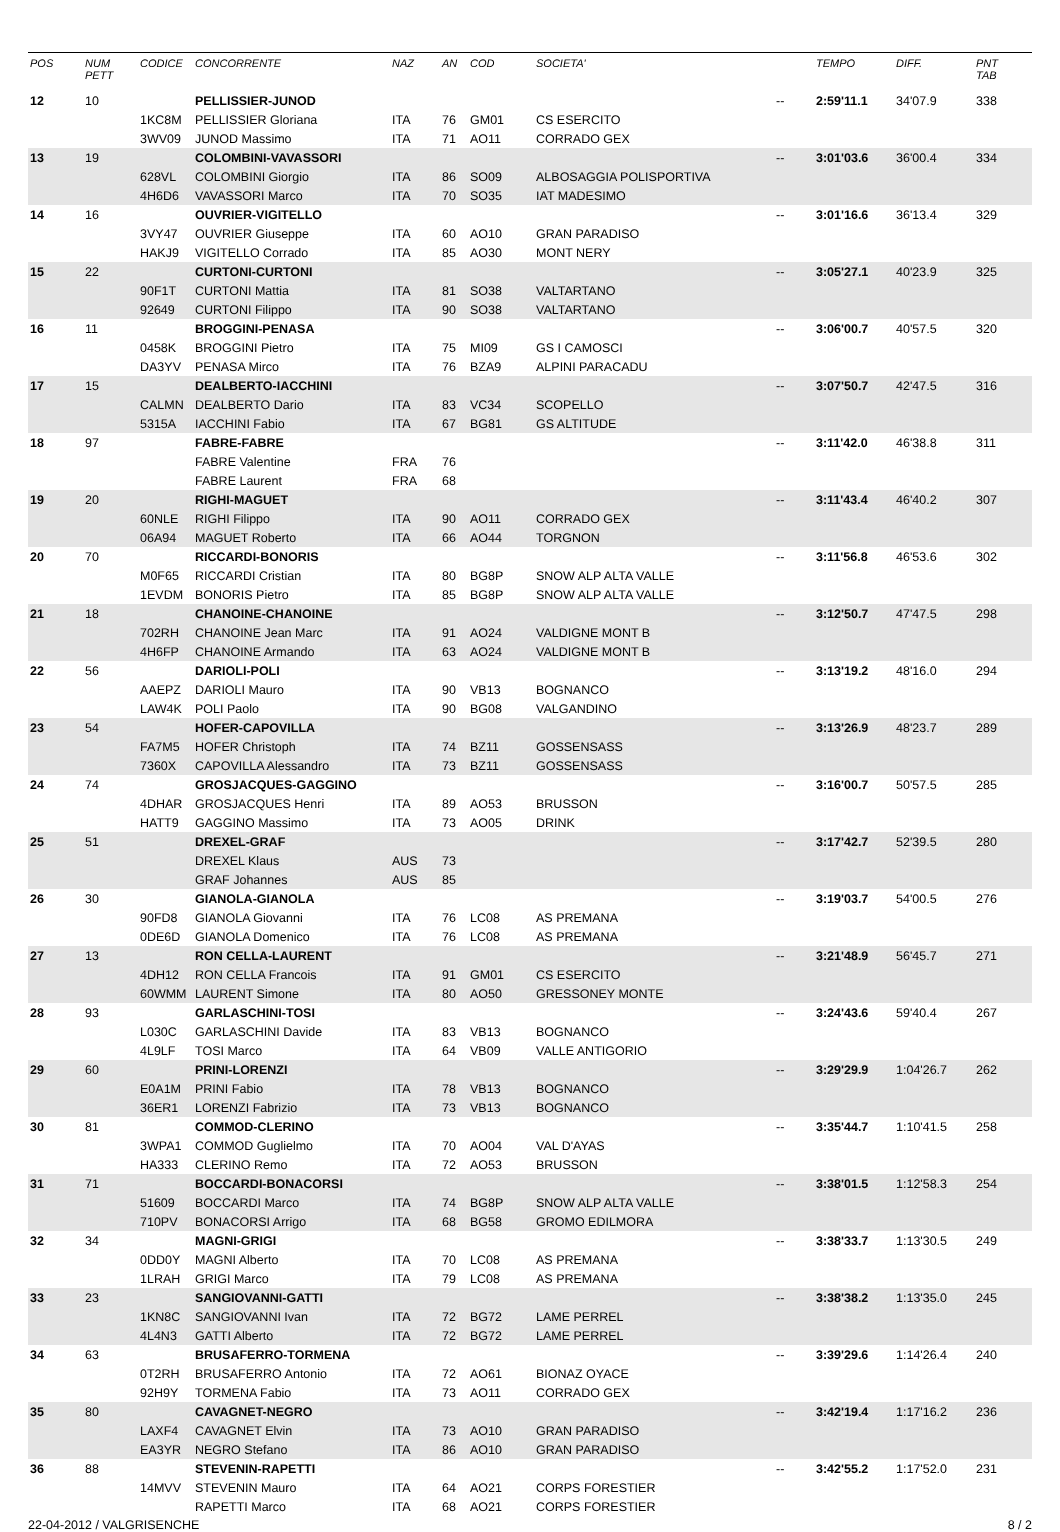| POS | NUM PETT | CODICE | CONCORRENTE | NAZ | AN | COD | SOCIETA' | | TEMPO | DIFF. | PNT TAB |
| --- | --- | --- | --- | --- | --- | --- | --- | --- | --- | --- | --- |
| 12 | 10 | | PELLISSIER-JUNOD | | | | | -- | 2:59'11.1 | 34'07.9 | 338 |
| | | 1KC8M | PELLISSIER Gloriana | ITA | 76 | GM01 | CS ESERCITO | | | | |
| | | 3WV09 | JUNOD Massimo | ITA | 71 | AO11 | CORRADO GEX | | | | |
| 13 | 19 | | COLOMBINI-VAVASSORI | | | | | -- | 3:01'03.6 | 36'00.4 | 334 |
| | | 628VL | COLOMBINI Giorgio | ITA | 86 | SO09 | ALBOSAGGIA POLISPORTIVA | | | | |
| | | 4H6D6 | VAVASSORI Marco | ITA | 70 | SO35 | IAT MADESIMO | | | | |
| 14 | 16 | | OUVRIER-VIGITELLO | | | | | -- | 3:01'16.6 | 36'13.4 | 329 |
| | | 3VY47 | OUVRIER Giuseppe | ITA | 60 | AO10 | GRAN PARADISO | | | | |
| | | HAKJ9 | VIGITELLO Corrado | ITA | 85 | AO30 | MONT NERY | | | | |
| 15 | 22 | | CURTONI-CURTONI | | | | | -- | 3:05'27.1 | 40'23.9 | 325 |
| | | 90F1T | CURTONI Mattia | ITA | 81 | SO38 | VALTARTANO | | | | |
| | | 92649 | CURTONI Filippo | ITA | 90 | SO38 | VALTARTANO | | | | |
| 16 | 11 | | BROGGINI-PENASA | | | | | -- | 3:06'00.7 | 40'57.5 | 320 |
| | | 0458K | BROGGINI Pietro | ITA | 75 | MI09 | GS I CAMOSCI | | | | |
| | | DA3YV | PENASA Mirco | ITA | 76 | BZA9 | ALPINI PARACADU | | | | |
| 17 | 15 | | DEALBERTO-IACCHINI | | | | | -- | 3:07'50.7 | 42'47.5 | 316 |
| | | CALMN | DEALBERTO Dario | ITA | 83 | VC34 | SCOPELLO | | | | |
| | | 5315A | IACCHINI Fabio | ITA | 67 | BG81 | GS ALTITUDE | | | | |
| 18 | 97 | | FABRE-FABRE | | | | | -- | 3:11'42.0 | 46'38.8 | 311 |
| | | | FABRE Valentine | FRA | 76 | | | | | | |
| | | | FABRE Laurent | FRA | 68 | | | | | | |
| 19 | 20 | | RIGHI-MAGUET | | | | | -- | 3:11'43.4 | 46'40.2 | 307 |
| | | 60NLE | RIGHI Filippo | ITA | 90 | AO11 | CORRADO GEX | | | | |
| | | 06A94 | MAGUET Roberto | ITA | 66 | AO44 | TORGNON | | | | |
| 20 | 70 | | RICCARDI-BONORIS | | | | | -- | 3:11'56.8 | 46'53.6 | 302 |
| | | M0F65 | RICCARDI Cristian | ITA | 80 | BG8P | SNOW ALP ALTA VALLE | | | | |
| | | 1EVDM | BONORIS Pietro | ITA | 85 | BG8P | SNOW ALP ALTA VALLE | | | | |
| 21 | 18 | | CHANOINE-CHANOINE | | | | | -- | 3:12'50.7 | 47'47.5 | 298 |
| | | 702RH | CHANOINE Jean Marc | ITA | 91 | AO24 | VALDIGNE MONT B | | | | |
| | | 4H6FP | CHANOINE Armando | ITA | 63 | AO24 | VALDIGNE MONT B | | | | |
| 22 | 56 | | DARIOLI-POLI | | | | | -- | 3:13'19.2 | 48'16.0 | 294 |
| | | AAEPZ | DARIOLI Mauro | ITA | 90 | VB13 | BOGNANCO | | | | |
| | | LAW4K | POLI Paolo | ITA | 90 | BG08 | VALGANDINO | | | | |
| 23 | 54 | | HOFER-CAPOVILLA | | | | | -- | 3:13'26.9 | 48'23.7 | 289 |
| | | FA7M5 | HOFER Christoph | ITA | 74 | BZ11 | GOSSENSASS | | | | |
| | | 7360X | CAPOVILLA Alessandro | ITA | 73 | BZ11 | GOSSENSASS | | | | |
| 24 | 74 | | GROSJACQUES-GAGGINO | | | | | -- | 3:16'00.7 | 50'57.5 | 285 |
| | | 4DHAR | GROSJACQUES Henri | ITA | 89 | AO53 | BRUSSON | | | | |
| | | HATT9 | GAGGINO Massimo | ITA | 73 | AO05 | DRINK | | | | |
| 25 | 51 | | DREXEL-GRAF | | | | | -- | 3:17'42.7 | 52'39.5 | 280 |
| | | | DREXEL Klaus | AUS | 73 | | | | | | |
| | | | GRAF Johannes | AUS | 85 | | | | | | |
| 26 | 30 | | GIANOLA-GIANOLA | | | | | -- | 3:19'03.7 | 54'00.5 | 276 |
| | | 90FD8 | GIANOLA Giovanni | ITA | 76 | LC08 | AS PREMANA | | | | |
| | | 0DE6D | GIANOLA Domenico | ITA | 76 | LC08 | AS PREMANA | | | | |
| 27 | 13 | | RON CELLA-LAURENT | | | | | -- | 3:21'48.9 | 56'45.7 | 271 |
| | | 4DH12 | RON CELLA Francois | ITA | 91 | GM01 | CS ESERCITO | | | | |
| | | 60WMM | LAURENT Simone | ITA | 80 | AO50 | GRESSONEY MONTE | | | | |
| 28 | 93 | | GARLASCHINI-TOSI | | | | | -- | 3:24'43.6 | 59'40.4 | 267 |
| | | L030C | GARLASCHINI Davide | ITA | 83 | VB13 | BOGNANCO | | | | |
| | | 4L9LF | TOSI Marco | ITA | 64 | VB09 | VALLE ANTIGORIO | | | | |
| 29 | 60 | | PRINI-LORENZI | | | | | -- | 3:29'29.9 | 1:04'26.7 | 262 |
| | | E0A1M | PRINI Fabio | ITA | 78 | VB13 | BOGNANCO | | | | |
| | | 36ER1 | LORENZI Fabrizio | ITA | 73 | VB13 | BOGNANCO | | | | |
| 30 | 81 | | COMMOD-CLERINO | | | | | -- | 3:35'44.7 | 1:10'41.5 | 258 |
| | | 3WPA1 | COMMOD Guglielmo | ITA | 70 | AO04 | VAL D'AYAS | | | | |
| | | HA333 | CLERINO Remo | ITA | 72 | AO53 | BRUSSON | | | | |
| 31 | 71 | | BOCCARDI-BONACORSI | | | | | -- | 3:38'01.5 | 1:12'58.3 | 254 |
| | | 51609 | BOCCARDI Marco | ITA | 74 | BG8P | SNOW ALP ALTA VALLE | | | | |
| | | 710PV | BONACORSI Arrigo | ITA | 68 | BG58 | GROMO EDILMORA | | | | |
| 32 | 34 | | MAGNI-GRIGI | | | | | -- | 3:38'33.7 | 1:13'30.5 | 249 |
| | | 0DD0Y | MAGNI Alberto | ITA | 70 | LC08 | AS PREMANA | | | | |
| | | 1LRAH | GRIGI Marco | ITA | 79 | LC08 | AS PREMANA | | | | |
| 33 | 23 | | SANGIOVANNI-GATTI | | | | | -- | 3:38'38.2 | 1:13'35.0 | 245 |
| | | 1KN8C | SANGIOVANNI Ivan | ITA | 72 | BG72 | LAME PERREL | | | | |
| | | 4L4N3 | GATTI Alberto | ITA | 72 | BG72 | LAME PERREL | | | | |
| 34 | 63 | | BRUSAFERRO-TORMENA | | | | | -- | 3:39'29.6 | 1:14'26.4 | 240 |
| | | 0T2RH | BRUSAFERRO Antonio | ITA | 72 | AO61 | BIONAZ OYACE | | | | |
| | | 92H9Y | TORMENA Fabio | ITA | 73 | AO11 | CORRADO GEX | | | | |
| 35 | 80 | | CAVAGNET-NEGRO | | | | | -- | 3:42'19.4 | 1:17'16.2 | 236 |
| | | LAXF4 | CAVAGNET Elvin | ITA | 73 | AO10 | GRAN PARADISO | | | | |
| | | EA3YR | NEGRO Stefano | ITA | 86 | AO10 | GRAN PARADISO | | | | |
| 36 | 88 | | STEVENIN-RAPETTI | | | | | -- | 3:42'55.2 | 1:17'52.0 | 231 |
| | | 14MVV | STEVENIN Mauro | ITA | 64 | AO21 | CORPS FORESTIER | | | | |
| | | | RAPETTI Marco | ITA | 68 | AO21 | CORPS FORESTIER | | | | |
22-04-2012 / VALGRISENCHE 8 / 2